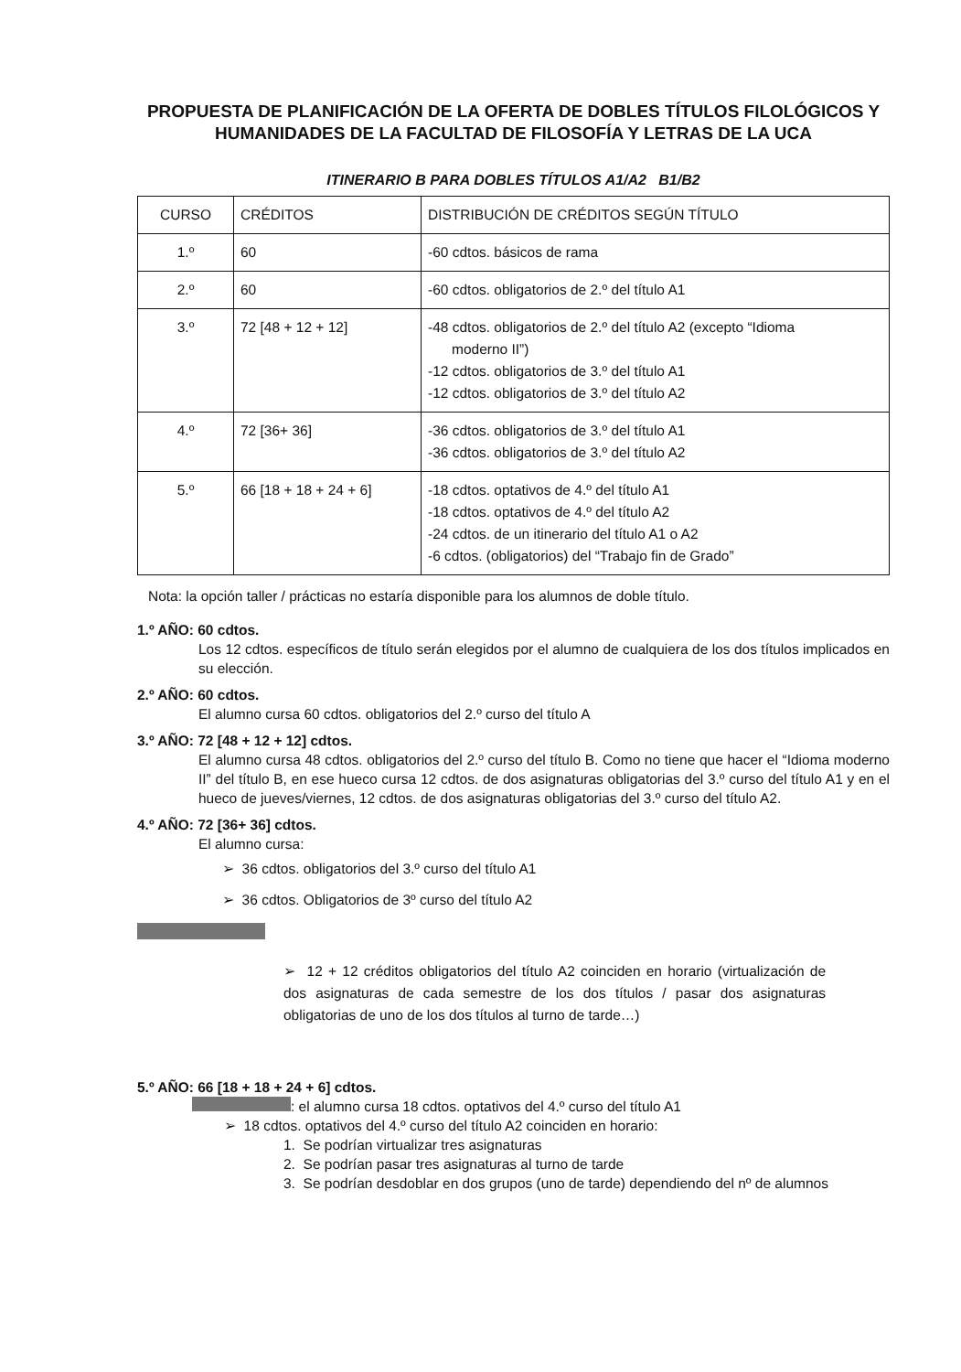PROPUESTA DE PLANIFICACIÓN DE LA OFERTA DE DOBLES TÍTULOS FILOLÓGICOS Y HUMANIDADES DE LA FACULTAD DE FILOSOFÍA Y LETRAS DE LA UCA
ITINERARIO B PARA DOBLES TÍTULOS A1/A2 B1/B2
| CURSO | CRÉDITOS | DISTRIBUCIÓN DE CRÉDITOS SEGÚN TÍTULO |
| 1.º | 60 | -60 cdtos. básicos de rama |
| 2.º | 60 | -60 cdtos. obligatorios de 2.º del título A1 |
| 3.º | 72 [48 + 12 + 12] | -48 cdtos. obligatorios de 2.º del título A2 (excepto “Idioma moderno II”) -12 cdtos. obligatorios de 3.º del título A1 -12 cdtos. obligatorios de 3.º del título A2 |
| 4.º | 72 [36+ 36] | -36 cdtos. obligatorios de 3.º del título A1 -36 cdtos. obligatorios de 3.º del título A2 |
| 5.º | 66 [18 + 18 + 24 + 6] | -18 cdtos. optativos de 4.º del título A1 -18 cdtos. optativos de 4.º del título A2 -24 cdtos. de un itinerario del título A1 o A2 -6 cdtos. (obligatorios) del “Trabajo fin de Grado” |
Nota: la opción taller / prácticas no estaría disponible para los alumnos de doble título.
1.º AÑO: 60 cdtos.
Los 12 cdtos. específicos de título serán elegidos por el alumno de cualquiera de los dos títulos implicados en su elección.
2.º AÑO: 60 cdtos.
El alumno cursa 60 cdtos. obligatorios del 2.º curso del título A
3.º AÑO: 72 [48 + 12 + 12] cdtos.
El alumno cursa 48 cdtos. obligatorios del 2.º curso del título B. Como no tiene que hacer el “Idioma moderno II” del título B, en ese hueco cursa 12 cdtos. de dos asignaturas obligatorias del 3.º curso del título A1 y en el hueco de jueves/viernes, 12 cdtos. de dos asignaturas obligatorias del 3.º curso del título A2.
4.º AÑO: 72 [36+ 36] cdtos.
El alumno cursa:
➢ 36 cdtos. obligatorios del 3.º curso del título A1
➢ 36 cdtos. Obligatorios de 3º curso del título A2
➢ 12 + 12 créditos obligatorios del título A2 coinciden en horario (virtualización de dos asignaturas de cada semestre de los dos títulos / pasar dos asignaturas obligatorias de uno de los dos títulos al turno de tarde…)
5.º AÑO: 66 [18 + 18 + 24 + 6] cdtos.
: el alumno cursa 18 cdtos. optativos del 4.º curso del título A1
➢ 18 cdtos. optativos del 4.º curso del título A2 coinciden en horario:
1. Se podrían virtualizar tres asignaturas
2. Se podrían pasar tres asignaturas al turno de tarde
3. Se podrían desdoblar en dos grupos (uno de tarde) dependiendo del nº de alumnos